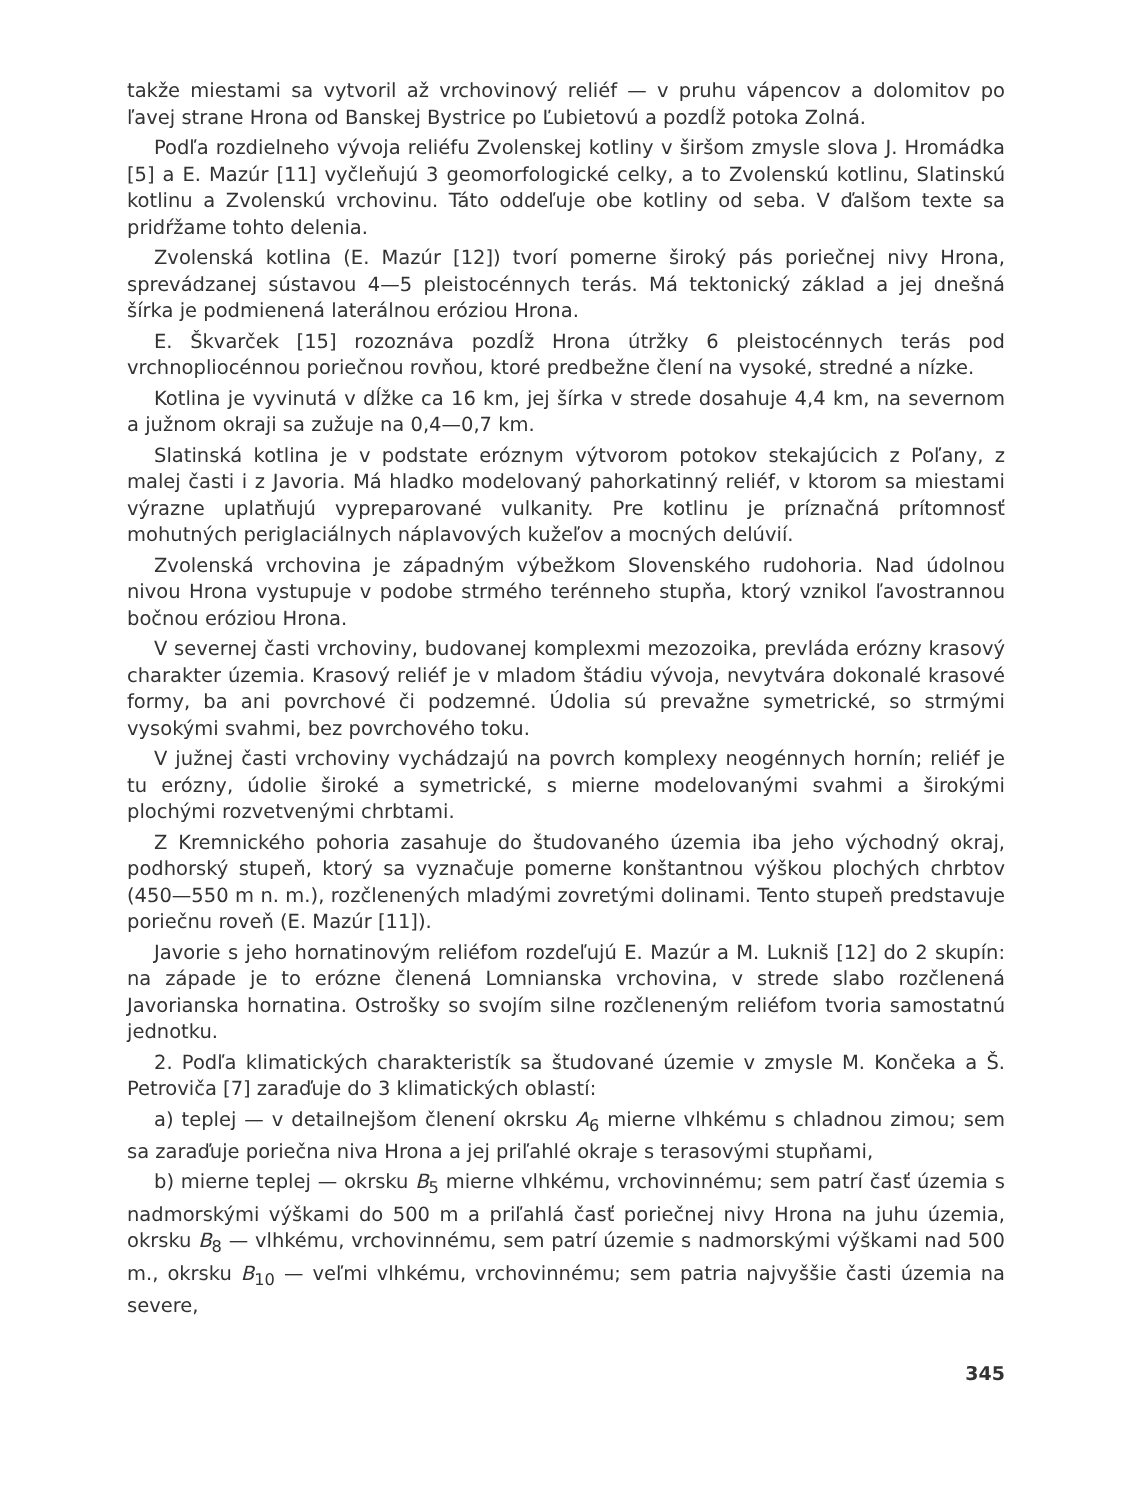takže miestami sa vytvoril až vrchovinový reliéf — v pruhu vápencov a dolomitov po ľavej strane Hrona od Banskej Bystrice po Ľubietovú a pozdĺž potoka Zolná.
Podľa rozdielneho vývoja reliéfu Zvolenskej kotliny v širšom zmysle slova J. Hromádka [5] a E. Mazúr [11] vyčleňujú 3 geomorfologické celky, a to Zvolenskú kotlinu, Slatinskú kotlinu a Zvolenskú vrchovinu. Táto oddeľuje obe kotliny od seba. V ďalšom texte sa pridŕžame tohto delenia.
Zvolenská kotlina (E. Mazúr [12]) tvorí pomerne široký pás poriečnej nivy Hrona, sprevádzanej sústavou 4—5 pleistocénnych terás. Má tektonický základ a jej dnešná šírka je podmienená laterálnou eróziou Hrona.
E. Škvarček [15] rozoznáva pozdĺž Hrona útržky 6 pleistocénnych terás pod vrchnopliocénnou poriečnou rovňou, ktoré predbežne člení na vysoké, stredné a nízke.
Kotlina je vyvinutá v dĺžke ca 16 km, jej šírka v strede dosahuje 4,4 km, na severnom a južnom okraji sa zužuje na 0,4—0,7 km.
Slatinská kotlina je v podstate eróznym výtvorom potokov stekajúcich z Poľany, z malej časti i z Javoria. Má hladko modelovaný pahorkatinný reliéf, v ktorom sa miestami výrazne uplatňujú vypreparované vulkanity. Pre kotlinu je príznačná prítomnosť mohutných periglaciálnych náplavových kužeľov a mocných delúvií.
Zvolenská vrchovina je západným výbežkom Slovenského rudohoria. Nad údolnou nivou Hrona vystupuje v podobe strmého terénneho stupňa, ktorý vznikol ľavostrannou bočnou eróziou Hrona.
V severnej časti vrchoviny, budovanej komplexmi mezozoika, prevláda erózny krasový charakter územia. Krasový reliéf je v mladom štádiu vývoja, nevytvára dokonalé krasové formy, ba ani povrchové či podzemné. Údolia sú prevažne symetrické, so strmými vysokými svahmi, bez povrchového toku.
V južnej časti vrchoviny vychádzajú na povrch komplexy neogénnych hornín; reliéf je tu erózny, údolie široké a symetrické, s mierne modelovanými svahmi a širokými plochými rozvetvenými chrbtami.
Z Kremnického pohoria zasahuje do študovaného územia iba jeho východný okraj, podhorský stupeň, ktorý sa vyznačuje pomerne konštantnou výškou plochých chrbtov (450—550 m n. m.), rozčlenených mladými zovretými dolinami. Tento stupeň predstavuje poriečnu roveň (E. Mazúr [11]).
Javorie s jeho hornatinovým reliéfom rozdeľujú E. Mazúr a M. Lukniš [12] do 2 skupín: na západe je to erózne členená Lomnianska vrchovina, v strede slabo rozčlenená Javorianska hornatina. Ostrošky so svojím silne rozčleneným reliéfom tvoria samostatnú jednotku.
2. Podľa klimatických charakteristík sa študované územie v zmysle M. Končeka a Š. Petroviča [7] zaraďuje do 3 klimatických oblastí:
a) teplej — v detailnejšom členení okrsku A<sub>6</sub> mierne vlhkému s chladnou zimou; sem sa zaraďuje poriečna niva Hrona a jej priľahlé okraje s terasovými stupňami,
b) mierne teplej — okrsku B<sub>5</sub> mierne vlhkému, vrchovinnému; sem patrí časť územia s nadmorskými výškami do 500 m a priľahlá časť poriečnej nivy Hrona na juhu územia, okrsku B<sub>8</sub> — vlhkému, vrchovinnému, sem patrí územie s nadmorskými výškami nad 500 m., okrsku B<sub>10</sub> — veľmi vlhkému, vrchovinnému; sem patria najvyššie časti územia na severe,
345